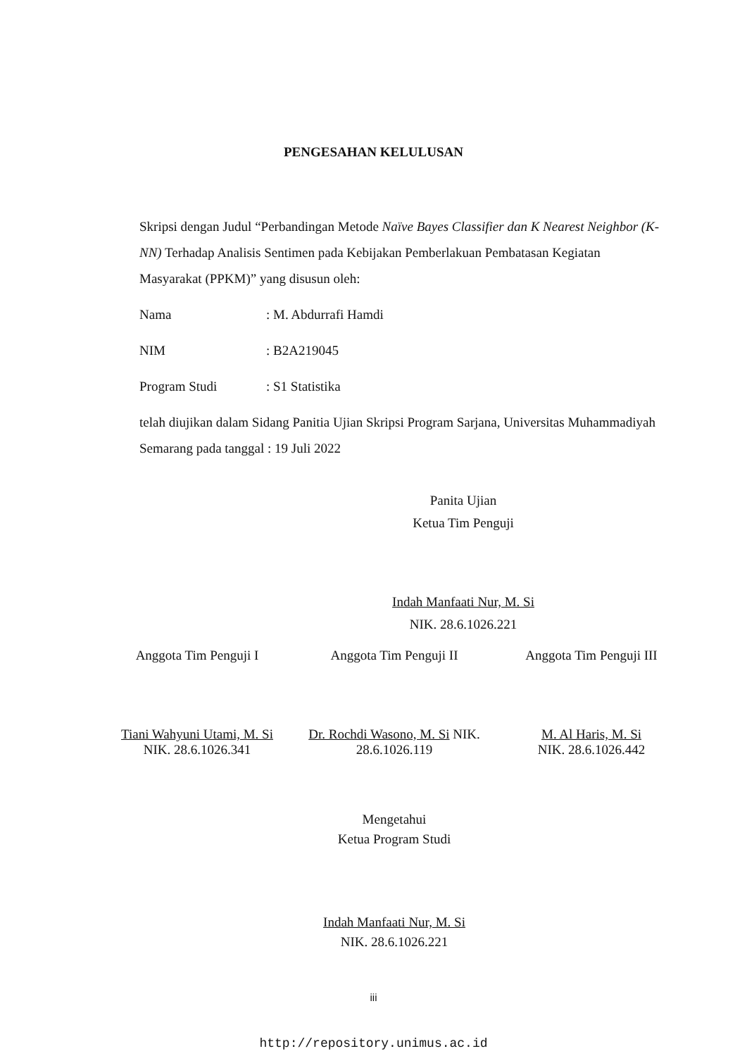PENGESAHAN KELULUSAN
Skripsi dengan Judul “Perbandingan Metode Naïve Bayes Classifier dan K Nearest Neighbor (K-NN) Terhadap Analisis Sentimen pada Kebijakan Pemberlakuan Pembatasan Kegiatan Masyarakat (PPKM)” yang disusun oleh:
Nama: M. Abdurrafi Hamdi
NIM: B2A219045
Program Studi: S1 Statistika
telah diujikan dalam Sidang Panitia Ujian Skripsi Program Sarjana, Universitas Muhammadiyah Semarang pada tanggal : 19 Juli 2022
Panita Ujian
Ketua Tim Penguji
Indah Manfaati Nur, M. Si
NIK. 28.6.1026.221
Anggota Tim Penguji I
Tiani Wahyuni Utami, M. Si
NIK. 28.6.1026.341
Anggota Tim Penguji II
Dr. Rochdi Wasono, M. Si NIK. 28.6.1026.119
Anggota Tim Penguji III
M. Al Haris, M. Si
NIK. 28.6.1026.442
Mengetahui
Ketua Program Studi
Indah Manfaati Nur, M. Si
NIK. 28.6.1026.221
iii
http://repository.unimus.ac.id